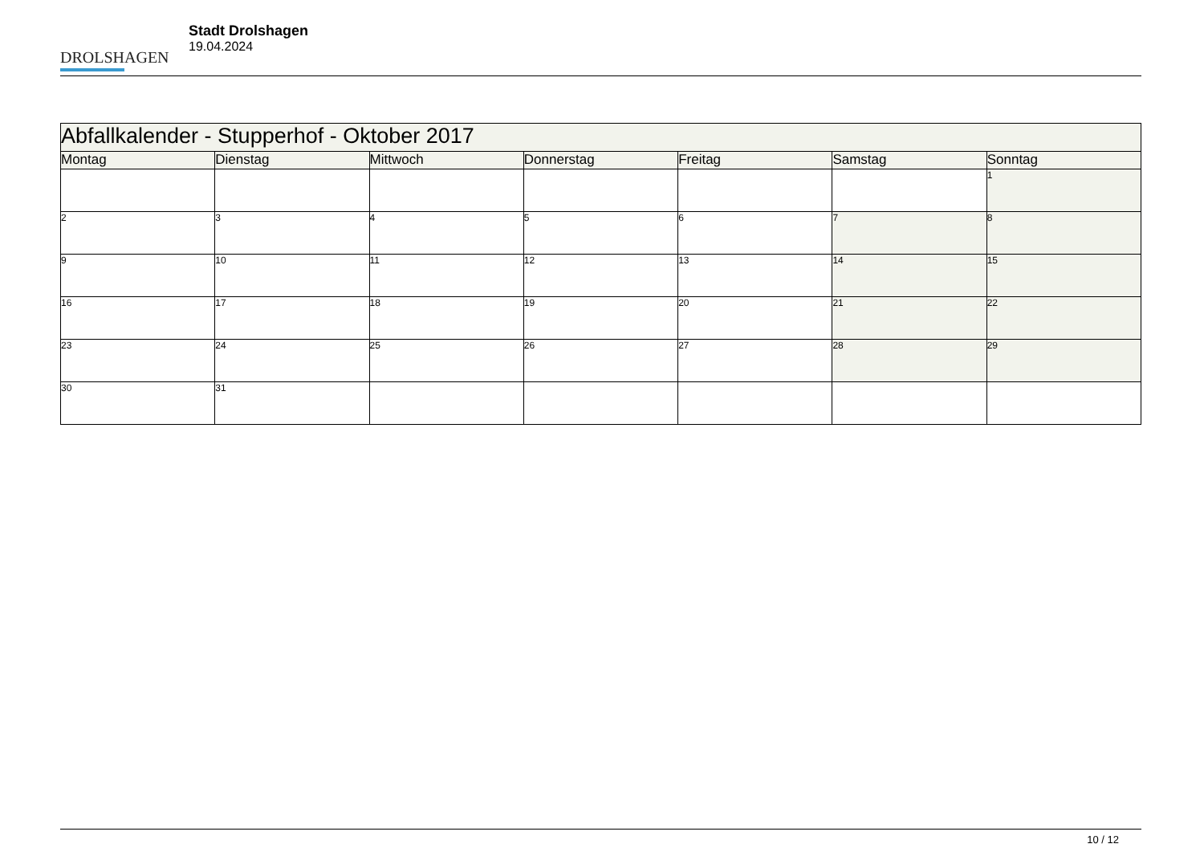DROLSHAGEN
Stadt Drolshagen
19.04.2024
| Abfallkalender - Stupperhof - Oktober 2017 | | | | | | |
| --- | --- | --- | --- | --- | --- | --- |
| Montag | Dienstag | Mittwoch | Donnerstag | Freitag | Samstag | Sonntag |
| | | | | | | 1 |
| 2 | 3 | 4 | 5 | 6 | 7 | 8 |
| 9 | 10 | 11 | 12 | 13 | 14 | 15 |
| 16 | 17 | 18 | 19 | 20 | 21 | 22 |
| 23 | 24 | 25 | 26 | 27 | 28 | 29 |
| 30 | 31 | | | | | |
10 / 12